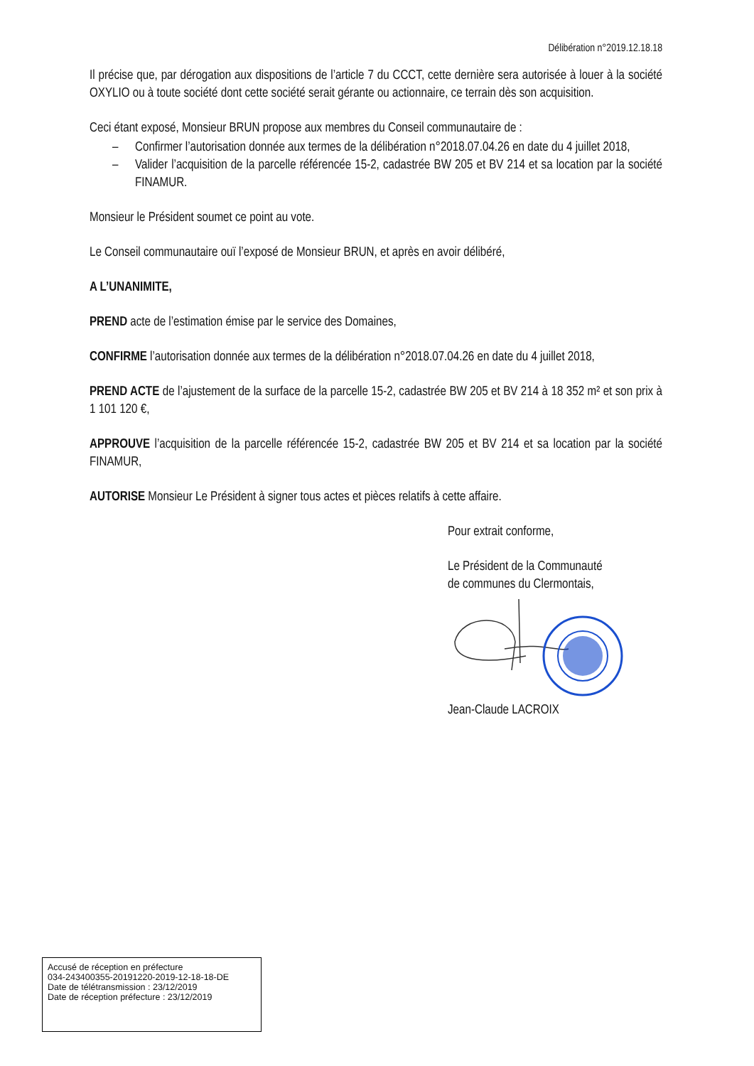Délibération n°2019.12.18.18
Il précise que, par dérogation aux dispositions de l’article 7 du CCCT, cette dernière sera autorisée à louer à la société OXYLIO ou à toute société dont cette société serait gérante ou actionnaire, ce terrain dès son acquisition.
Ceci étant exposé, Monsieur BRUN propose aux membres du Conseil communautaire de :
– Confirmer l’autorisation donnée aux termes de la délibération n°2018.07.04.26 en date du 4 juillet 2018,
– Valider l’acquisition de la parcelle référencée 15-2, cadastrée BW 205 et BV 214 et sa location par la société FINAMUR.
Monsieur le Président soumet ce point au vote.
Le Conseil communautaire ouï l’exposé de Monsieur BRUN, et après en avoir délibéré,
A L’UNANIMITE,
PREND acte de l’estimation émise par le service des Domaines,
CONFIRME l’autorisation donnée aux termes de la délibération n°2018.07.04.26 en date du 4 juillet 2018,
PREND ACTE de l’ajustement de la surface de la parcelle 15-2, cadastrée BW 205 et BV 214 à 18 352 m² et son prix à 1 101 120 €,
APPROUVE l’acquisition de la parcelle référencée 15-2, cadastrée BW 205 et BV 214 et sa location par la société FINAMUR,
AUTORISE Monsieur Le Président à signer tous actes et pièces relatifs à cette affaire.
Pour extrait conforme,
Le Président de la Communauté
de communes du Clermontais,
Jean-Claude LACROIX
Accusé de réception en préfecture
034-243400355-20191220-2019-12-18-18-DE
Date de télétransmission : 23/12/2019
Date de réception préfecture : 23/12/2019